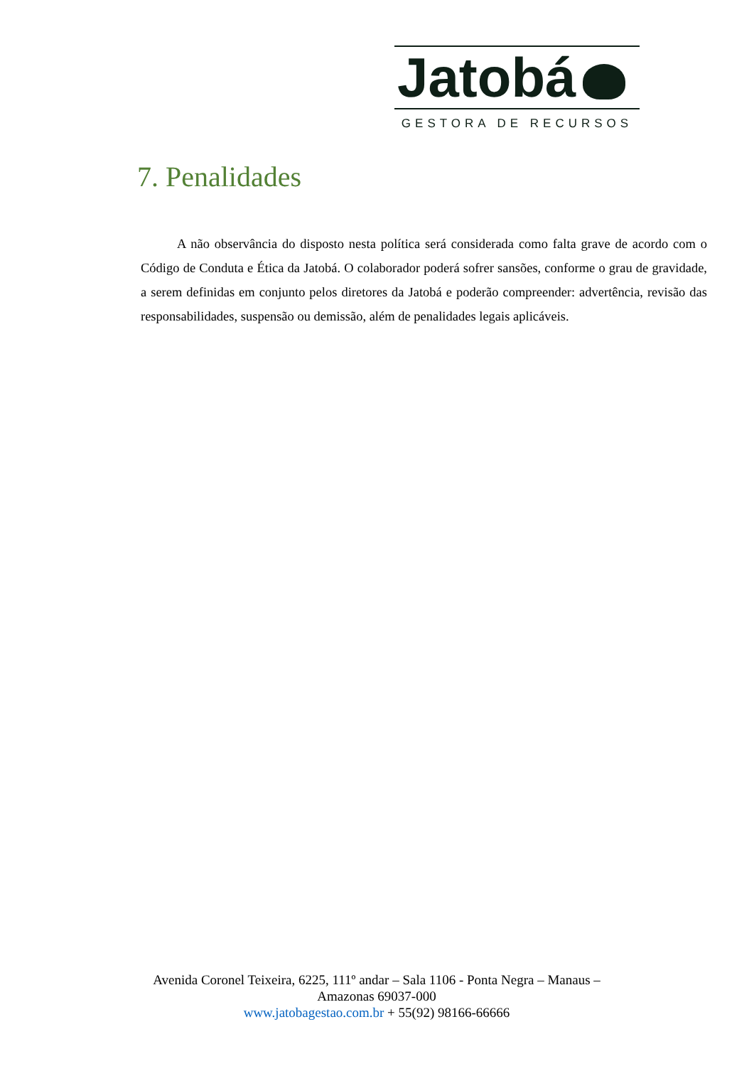Jatobá
GESTORA DE RECURSOS
7. Penalidades
A não observância do disposto nesta política será considerada como falta grave de acordo com o Código de Conduta e Ética da Jatobá. O colaborador poderá sofrer sansões, conforme o grau de gravidade, a serem definidas em conjunto pelos diretores da Jatobá e poderão compreender: advertência, revisão das responsabilidades, suspensão ou demissão, além de penalidades legais aplicáveis.
Avenida Coronel Teixeira, 6225, 111º andar – Sala 1106 - Ponta Negra – Manaus – Amazonas 69037-000
www.jatobagestao.com.br + 55(92) 98166-66666